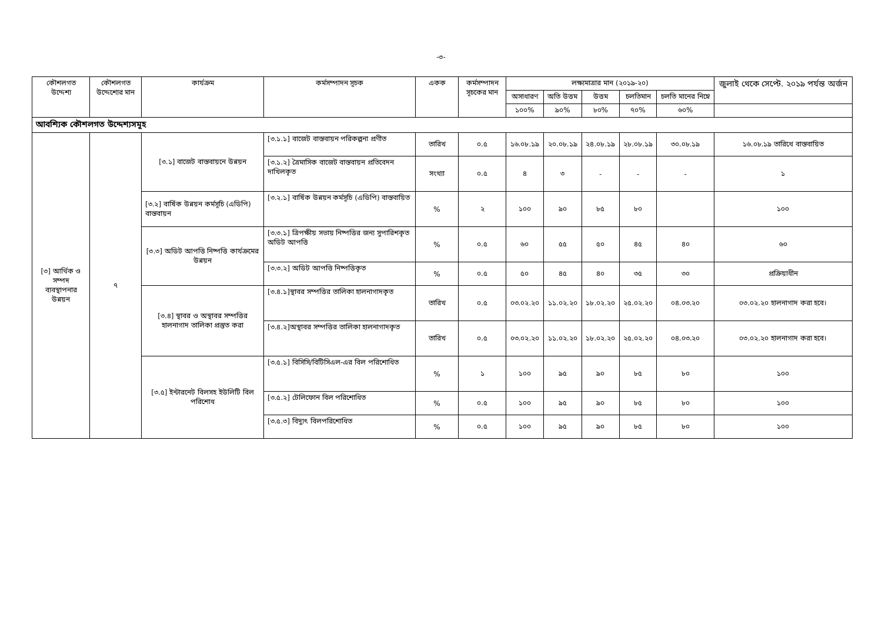-৩-
| কৌশলগত উদ্দেশ্য | কৌশলগত উদ্দেশ্যের মান | কার্যক্রম | কর্মসম্পাদন সূচক | একক | কর্মসম্পাদন সূচকের মান | লক্ষ্যমাত্রার মান (২০১৯-২০) | | | | | জুলাই থেকে সেপ্টে. ২০১৯ পর্যন্ত অর্জন |
| --- | --- | --- | --- | --- | --- | --- | --- | --- | --- | --- | --- |
| | | | | | | অসাধারণ | অতি উত্তম | উত্তম | চলতিমান | চলতি মানের নিম্নে | |
| | | | | | | ১০০% | ৯০% | ৮০% | ৭০% | ৬০% | |
| আবশ্যিক কৌশলগত উদ্দেশ্যসমূহ | | | | | | | | | | | |
| [৩] আর্থিক ও সম্পদ ব্যবস্থাপনার উন্নয়ন | ৭ | [৩.১] বাজেট বাস্তবায়নে উন্নয়ন | [৩.১.১] বাজেট বাস্তবায়ন পরিকল্পনা প্রণীত | তারিখ | ০.৫ | ১৬.০৮.১৯ | ২০.০৮.১৯ | ২৪.০৮.১৯ | ২৮.০৮.১৯ | ৩০.০৮.১৯ | ১৬.০৮.১৯ তারিখে বাস্তবায়িত |
| | | | [৩.১.২] ত্রৈমাসিক বাজেট বাস্তবায়ন প্রতিবেদন দাখিলকৃত | সংখ্যা | ০.৫ | ৪ | ৩ | - | - | - | ১ |
| | | [৩.২] বার্ষিক উন্নয়ন কর্মসূচি (এডিপি) বাস্তবায়ন | [৩.২.১] বার্ষিক উন্নয়ন কর্মসূচি (এডিপি) বাস্তবায়িত | % | ২ | ১০০ | ৯০ | ৮৫ | ৮০ | | ১০০ |
| | | [৩.৩] অডিট আপত্তি নিষ্পত্তি কার্যক্রমের উন্নয়ন | [৩.৩.১] ত্রিপক্ষীয় সভায় নিষ্পত্তির জন্য সুপারিশকৃত অডিট আপত্তি | % | ০.৫ | ৬০ | ৫৫ | ৫০ | ৪৫ | ৪০ | ৬০ |
| | | | [৩.৩.২] অডিট আপত্তি নিষ্পত্তিকৃত | % | ০.৫ | ৫০ | ৪৫ | ৪০ | ৩৫ | ৩০ | প্রক্রিয়াধীন |
| | | [৩.৪] স্থাবর ও অস্থাবর সম্পত্তির হালনাগাদ তালিকা প্রস্তুত করা | [৩.৪.১]স্থাবর সম্পত্তির তালিকা হালনাগাদকৃত | তারিখ | ০.৫ | ০৩.০২.২০ | ১১.০২.২০ | ১৮.০২.২০ | ২৫.০২.২০ | ০৪.০৩.২০ | ০৩.০২.২০ হালনাগাদ করা হবে। |
| | | | [৩.৪.২]অস্থাবর সম্পত্তির তালিকা হালনাগাদকৃত | তারিখ | ০.৫ | ০৩.০২.২০ | ১১.০২.২০ | ১৮.০২.২০ | ২৫.০২.২০ | ০৪.০৩.২০ | ০৩.০২.২০ হালনাগাদ করা হবে। |
| | | [৩.৫] ইন্টারনেট বিলসহ ইউলিটি বিল পরিশোধ | [৩.৫.১] বিসিসি/বিটিসিএল-এর বিল পরিশোধিত | % | ১ | ১০০ | ৯৫ | ৯০ | ৮৫ | ৮০ | ১০০ |
| | | | [৩.৫.২] টেলিফোন বিল পরিশোধিত | % | ০.৫ | ১০০ | ৯৫ | ৯০ | ৮৫ | ৮০ | ১০০ |
| | | | [৩.৫.৩] বিদ্যুৎ বিলপরিশোধিত | % | ০.৫ | ১০০ | ৯৫ | ৯০ | ৮৫ | ৮০ | ১০০ |